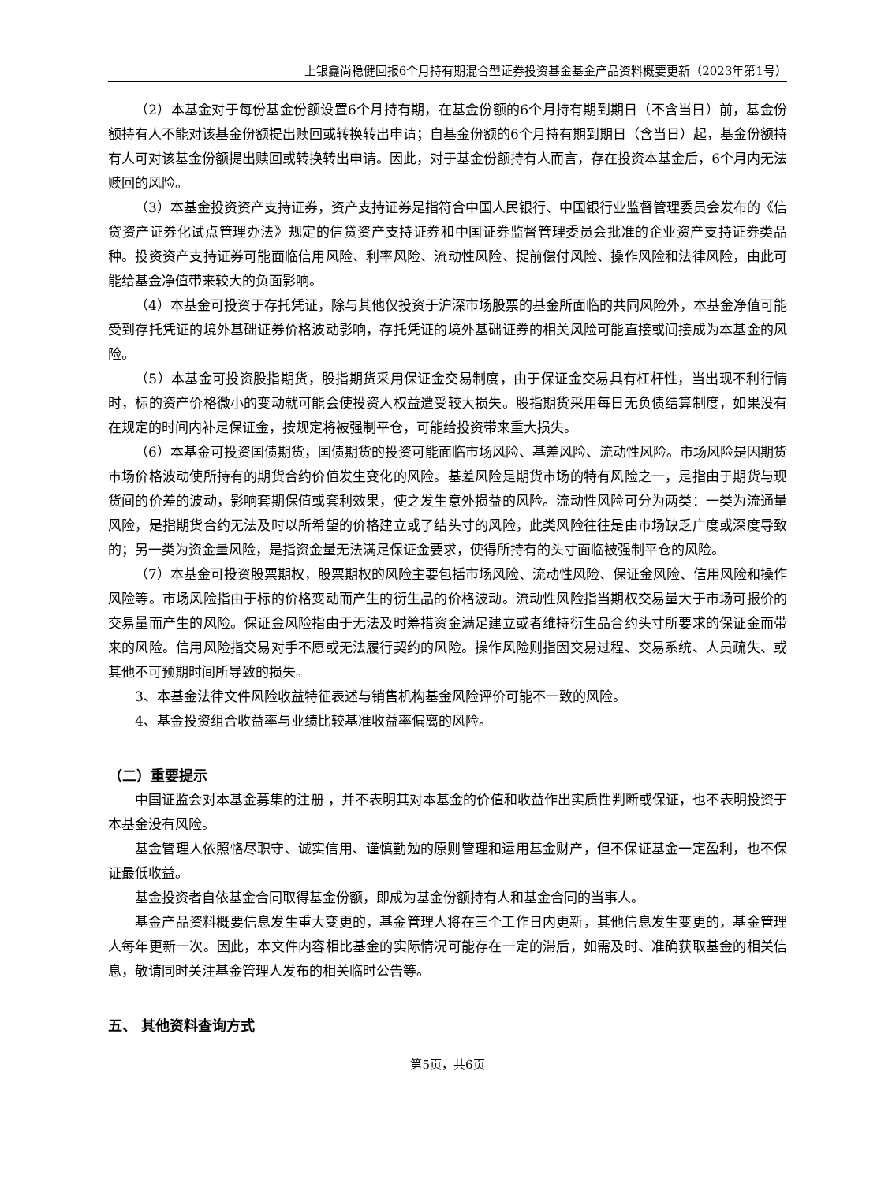上银鑫尚稳健回报6个月持有期混合型证券投资基金基金产品资料概要更新（2023年第1号）
（2）本基金对于每份基金份额设置6个月持有期，在基金份额的6个月持有期到期日（不含当日）前，基金份额持有人不能对该基金份额提出赎回或转换转出申请；自基金份额的6个月持有期到期日（含当日）起，基金份额持有人可对该基金份额提出赎回或转换转出申请。因此，对于基金份额持有人而言，存在投资本基金后，6个月内无法赎回的风险。
（3）本基金投资资产支持证券，资产支持证券是指符合中国人民银行、中国银行业监督管理委员会发布的《信贷资产证券化试点管理办法》规定的信贷资产支持证券和中国证券监督管理委员会批准的企业资产支持证券类品种。投资资产支持证券可能面临信用风险、利率风险、流动性风险、提前偿付风险、操作风险和法律风险，由此可能给基金净值带来较大的负面影响。
（4）本基金可投资于存托凭证，除与其他仅投资于沪深市场股票的基金所面临的共同风险外，本基金净值可能受到存托凭证的境外基础证券价格波动影响，存托凭证的境外基础证券的相关风险可能直接或间接成为本基金的风险。
（5）本基金可投资股指期货，股指期货采用保证金交易制度，由于保证金交易具有杠杆性，当出现不利行情时，标的资产价格微小的变动就可能会使投资人权益遭受较大损失。股指期货采用每日无负债结算制度，如果没有在规定的时间内补足保证金，按规定将被强制平仓，可能给投资带来重大损失。
（6）本基金可投资国债期货，国债期货的投资可能面临市场风险、基差风险、流动性风险。市场风险是因期货市场价格波动使所持有的期货合约价值发生变化的风险。基差风险是期货市场的特有风险之一，是指由于期货与现货间的价差的波动，影响套期保值或套利效果，使之发生意外损益的风险。流动性风险可分为两类：一类为流通量风险，是指期货合约无法及时以所希望的价格建立或了结头寸的风险，此类风险往往是由市场缺乏广度或深度导致的；另一类为资金量风险，是指资金量无法满足保证金要求，使得所持有的头寸面临被强制平仓的风险。
（7）本基金可投资股票期权，股票期权的风险主要包括市场风险、流动性风险、保证金风险、信用风险和操作风险等。市场风险指由于标的价格变动而产生的衍生品的价格波动。流动性风险指当期权交易量大于市场可报价的交易量而产生的风险。保证金风险指由于无法及时筹措资金满足建立或者维持衍生品合约头寸所要求的保证金而带来的风险。信用风险指交易对手不愿或无法履行契约的风险。操作风险则指因交易过程、交易系统、人员疏失、或其他不可预期时间所导致的损失。
3、本基金法律文件风险收益特征表述与销售机构基金风险评价可能不一致的风险。
4、基金投资组合收益率与业绩比较基准收益率偏离的风险。
（二）重要提示
中国证监会对本基金募集的注册 ，并不表明其对本基金的价值和收益作出实质性判断或保证，也不表明投资于本基金没有风险。
基金管理人依照恪尽职守、诚实信用、谨慎勤勉的原则管理和运用基金财产，但不保证基金一定盈利，也不保证最低收益。
基金投资者自依基金合同取得基金份额，即成为基金份额持有人和基金合同的当事人。
基金产品资料概要信息发生重大变更的，基金管理人将在三个工作日内更新，其他信息发生变更的，基金管理人每年更新一次。因此，本文件内容相比基金的实际情况可能存在一定的滞后，如需及时、准确获取基金的相关信息，敬请同时关注基金管理人发布的相关临时公告等。
五、 其他资料查询方式
第5页，共6页